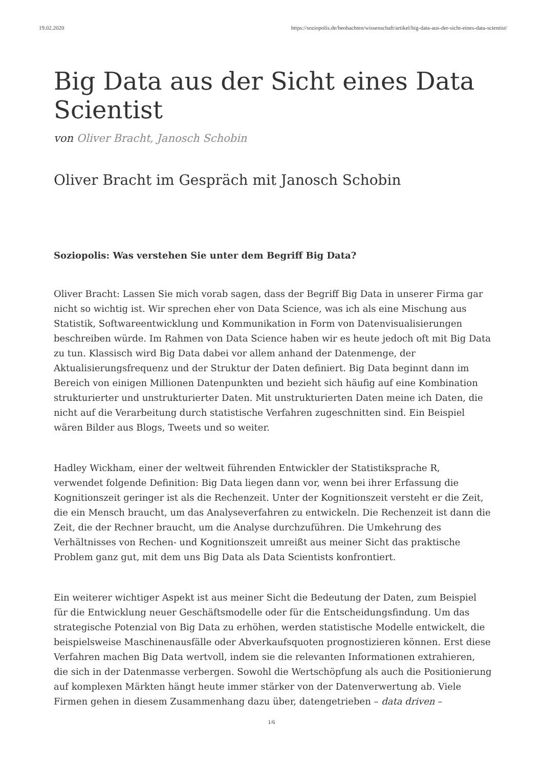19.02.2020 https://soziopolis.de/beobachten/wissenschaft/artikel/big-data-aus-der-sicht-eines-data-scientist/
Big Data aus der Sicht eines Data Scientist
von Oliver Bracht, Janosch Schobin
Oliver Bracht im Gespräch mit Janosch Schobin
Soziopolis: Was verstehen Sie unter dem Begriff Big Data?
Oliver Bracht: Lassen Sie mich vorab sagen, dass der Begriff Big Data in unserer Firma gar nicht so wichtig ist. Wir sprechen eher von Data Science, was ich als eine Mischung aus Statistik, Softwareentwicklung und Kommunikation in Form von Datenvisualisierungen beschreiben würde. Im Rahmen von Data Science haben wir es heute jedoch oft mit Big Data zu tun. Klassisch wird Big Data dabei vor allem anhand der Datenmenge, der Aktualisierungsfrequenz und der Struktur der Daten definiert. Big Data beginnt dann im Bereich von einigen Millionen Datenpunkten und bezieht sich häufig auf eine Kombination strukturierter und unstrukturierter Daten. Mit unstrukturierten Daten meine ich Daten, die nicht auf die Verarbeitung durch statistische Verfahren zugeschnitten sind. Ein Beispiel wären Bilder aus Blogs, Tweets und so weiter.
Hadley Wickham, einer der weltweit führenden Entwickler der Statistiksprache R, verwendet folgende Definition: Big Data liegen dann vor, wenn bei ihrer Erfassung die Kognitionszeit geringer ist als die Rechenzeit. Unter der Kognitionszeit versteht er die Zeit, die ein Mensch braucht, um das Analyseverfahren zu entwickeln. Die Rechenzeit ist dann die Zeit, die der Rechner braucht, um die Analyse durchzuführen. Die Umkehrung des Verhältnisses von Rechen- und Kognitionszeit umreißt aus meiner Sicht das praktische Problem ganz gut, mit dem uns Big Data als Data Scientists konfrontiert.
Ein weiterer wichtiger Aspekt ist aus meiner Sicht die Bedeutung der Daten, zum Beispiel für die Entwicklung neuer Geschäftsmodelle oder für die Entscheidungsfindung. Um das strategische Potenzial von Big Data zu erhöhen, werden statistische Modelle entwickelt, die beispielsweise Maschinenausfälle oder Abverkaufsquoten prognostizieren können. Erst diese Verfahren machen Big Data wertvoll, indem sie die relevanten Informationen extrahieren, die sich in der Datenmasse verbergen. Sowohl die Wertschöpfung als auch die Positionierung auf komplexen Märkten hängt heute immer stärker von der Datenverwertung ab. Viele Firmen gehen in diesem Zusammenhang dazu über, datengetrieben – data driven –
1/6